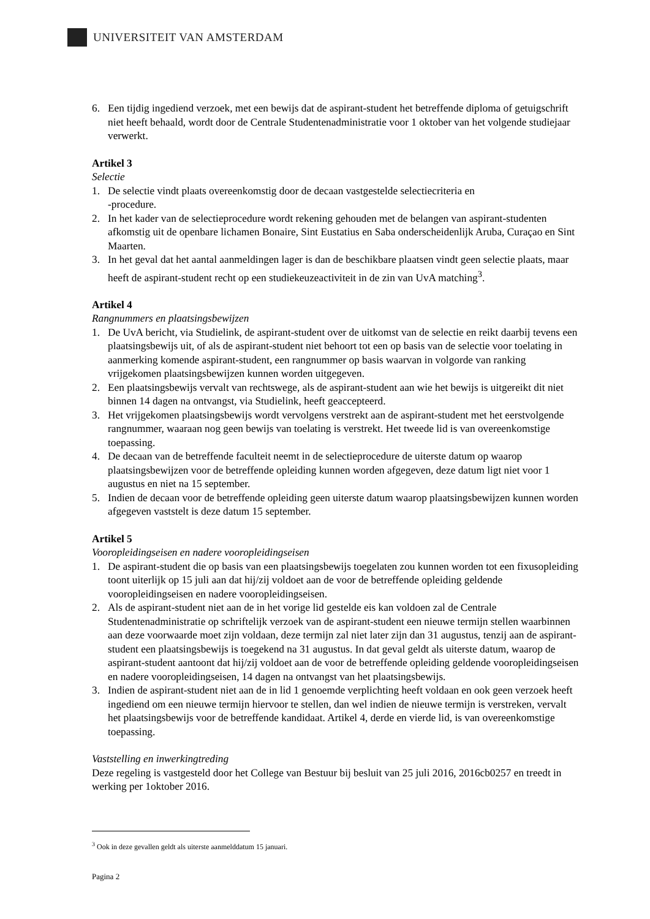UNIVERSITEIT VAN AMSTERDAM
6. Een tijdig ingediend verzoek, met een bewijs dat de aspirant-student het betreffende diploma of getuigschrift niet heeft behaald, wordt door de Centrale Studentenadministratie voor 1 oktober van het volgende studiejaar verwerkt.
Artikel 3
Selectie
1. De selectie vindt plaats overeenkomstig door de decaan vastgestelde selectiecriteria en
-procedure.
2. In het kader van de selectieprocedure wordt rekening gehouden met de belangen van aspirant-studenten afkomstig uit de openbare lichamen Bonaire, Sint Eustatius en Saba onderscheidenlijk Aruba, Curaçao en Sint Maarten.
3. In het geval dat het aantal aanmeldingen lager is dan de beschikbare plaatsen vindt geen selectie plaats, maar heeft de aspirant-student recht op een studiekeuzeactiviteit in de zin van UvA matching<sup>3</sup>.
Artikel 4
Rangnummers en plaatsingsbewijzen
1. De UvA bericht, via Studielink, de aspirant-student over de uitkomst van de selectie en reikt daarbij tevens een plaatsingsbewijs uit, of als de aspirant-student niet behoort tot een op basis van de selectie voor toelating in aanmerking komende aspirant-student, een rangnummer op basis waarvan in volgorde van ranking vrijgekomen plaatsingsbewijzen kunnen worden uitgegeven.
2. Een plaatsingsbewijs vervalt van rechtswege, als de aspirant-student aan wie het bewijs is uitgereikt dit niet binnen 14 dagen na ontvangst, via Studielink, heeft geaccepteerd.
3. Het vrijgekomen plaatsingsbewijs wordt vervolgens verstrekt aan de aspirant-student met het eerstvolgende rangnummer, waaraan nog geen bewijs van toelating is verstrekt. Het tweede lid is van overeenkomstige toepassing.
4. De decaan van de betreffende faculteit neemt in de selectieprocedure de uiterste datum op waarop plaatsingsbewijzen voor de betreffende opleiding kunnen worden afgegeven, deze datum ligt niet voor 1 augustus en niet na 15 september.
5. Indien de decaan voor de betreffende opleiding geen uiterste datum waarop plaatsingsbewijzen kunnen worden afgegeven vaststelt is deze datum 15 september.
Artikel 5
Vooropleidingseisen en nadere vooropleidingseisen
1. De aspirant-student die op basis van een plaatsingsbewijs toegelaten zou kunnen worden tot een fixusopleiding toont uiterlijk op 15 juli aan dat hij/zij voldoet aan de voor de betreffende opleiding geldende vooropleidingseisen en nadere vooropleidingseisen.
2. Als de aspirant-student niet aan de in het vorige lid gestelde eis kan voldoen zal de Centrale Studentenadministratie op schriftelijk verzoek van de aspirant-student een nieuwe termijn stellen waarbinnen aan deze voorwaarde moet zijn voldaan, deze termijn zal niet later zijn dan 31 augustus, tenzij aan de aspirant-student een plaatsingsbewijs is toegekend na 31 augustus. In dat geval geldt als uiterste datum, waarop de aspirant-student aantoont dat hij/zij voldoet aan de voor de betreffende opleiding geldende vooropleidingseisen en nadere vooropleidingseisen, 14 dagen na ontvangst van het plaatsingsbewijs.
3. Indien de aspirant-student niet aan de in lid 1 genoemde verplichting heeft voldaan en ook geen verzoek heeft ingediend om een nieuwe termijn hiervoor te stellen, dan wel indien de nieuwe termijn is verstreken, vervalt het plaatsingsbewijs voor de betreffende kandidaat. Artikel 4, derde en vierde lid, is van overeenkomstige toepassing.
Vaststelling en inwerkingtreding
Deze regeling is vastgesteld door het College van Bestuur bij besluit van 25 juli 2016, 2016cb0257 en treedt in werking per 1oktober 2016.
<sup>3</sup> Ook in deze gevallen geldt als uiterste aanmelddatum 15 januari.
Pagina 2